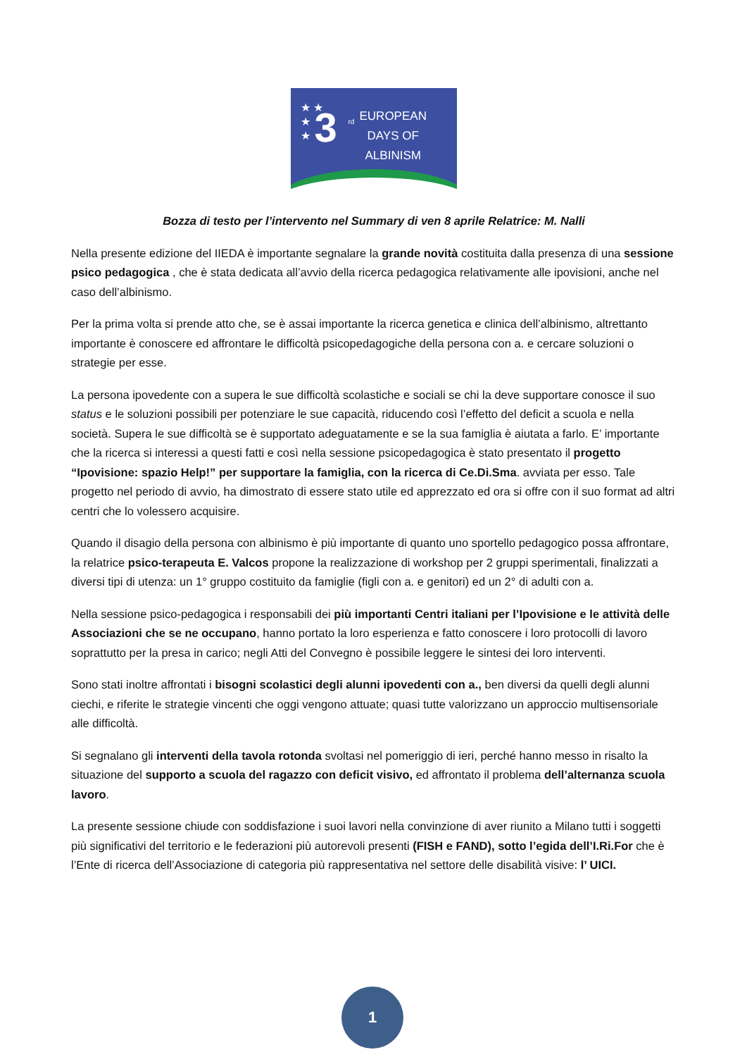★ ★
★
★
3 rd
EUROPEAN
DAYS OF
ALBINISM
Bozza di testo per l’intervento nel Summary di ven 8 aprile Relatrice: M. Nalli
Nella presente edizione del IIEDA è importante segnalare la grande novità costituita dalla presenza di una sessione psico pedagogica , che è stata dedicata all’avvio della ricerca pedagogica relativamente alle ipovisioni, anche nel caso dell’albinismo.
Per la prima volta si prende atto che, se è assai importante la ricerca genetica e clinica dell’albinismo, altrettanto importante è conoscere ed affrontare le difficoltà psicopedagogiche della persona con a. e cercare soluzioni o strategie per esse.
La persona ipovedente con a supera le sue difficoltà scolastiche e sociali se chi la deve supportare conosce il suo status e le soluzioni possibili per potenziare le sue capacità, riducendo così l’effetto del deficit a scuola e nella società. Supera le sue difficoltà se è supportato adeguatamente e se la sua famiglia è aiutata a farlo. E’ importante che la ricerca si interessi a questi fatti e così nella sessione psicopedagogica è stato presentato il progetto “Ipovisione: spazio Help!” per supportare la famiglia, con la ricerca di Ce.Di.Sma. avviata per esso. Tale progetto nel periodo di avvio, ha dimostrato di essere stato utile ed apprezzato ed ora si offre con il suo format ad altri centri che lo volessero acquisire.
Quando il disagio della persona con albinismo è più importante di quanto uno sportello pedagogico possa affrontare, la relatrice psico-terapeuta E. Valcos propone la realizzazione di workshop per 2 gruppi sperimentali, finalizzati a diversi tipi di utenza: un 1° gruppo costituito da famiglie (figli con a. e genitori) ed un 2° di adulti con a.
Nella sessione psico-pedagogica i responsabili dei più importanti Centri italiani per l’Ipovisione e le attività delle Associazioni che se ne occupano, hanno portato la loro esperienza e fatto conoscere i loro protocolli di lavoro soprattutto per la presa in carico; negli Atti del Convegno è possibile leggere le sintesi dei loro interventi.
Sono stati inoltre affrontati i bisogni scolastici degli alunni ipovedenti con a., ben diversi da quelli degli alunni ciechi, e riferite le strategie vincenti che oggi vengono attuate; quasi tutte valorizzano un approccio multisensoriale alle difficoltà.
Si segnalano gli interventi della tavola rotonda svoltasi nel pomeriggio di ieri, perché hanno messo in risalto la situazione del supporto a scuola del ragazzo con deficit visivo, ed affrontato il problema dell’alternanza scuola lavoro.
La presente sessione chiude con soddisfazione i suoi lavori nella convinzione di aver riunito a Milano tutti i soggetti più significativi del territorio e le federazioni più autorevoli presenti (FISH e FAND), sotto l’egida dell’I.Ri.For che è l’Ente di ricerca dell’Associazione di categoria più rappresentativa nel settore delle disabilità visive: l’ UICI.
1